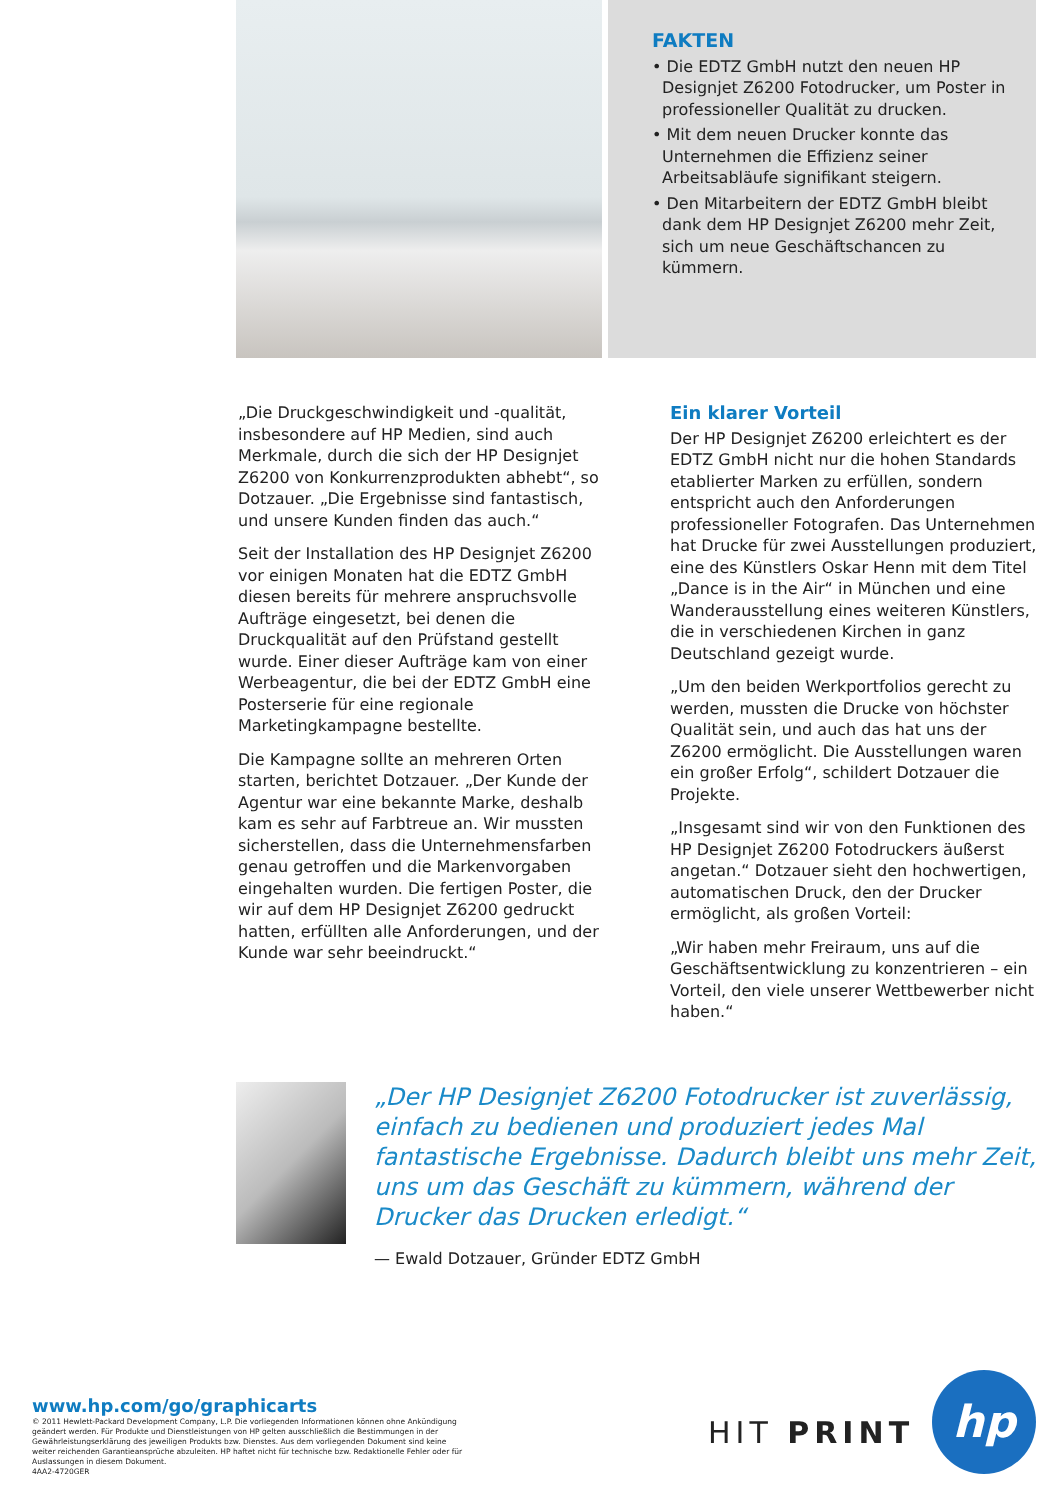FAKTEN
• Die EDTZ GmbH nutzt den neuen HP Designjet Z6200 Fotodrucker, um Poster in professioneller Qualität zu drucken.
• Mit dem neuen Drucker konnte das Unternehmen die Effizienz seiner Arbeitsabläufe signifikant steigern.
• Den Mitarbeitern der EDTZ GmbH bleibt dank dem HP Designjet Z6200 mehr Zeit, sich um neue Geschäftschancen zu kümmern.
„Die Druckgeschwindigkeit und -qualität, insbesondere auf HP Medien, sind auch Merkmale, durch die sich der HP Designjet Z6200 von Konkurrenzprodukten abhebt“, so Dotzauer. „Die Ergebnisse sind fantastisch, und unsere Kunden finden das auch.“
Seit der Installation des HP Designjet Z6200 vor einigen Monaten hat die EDTZ GmbH diesen bereits für mehrere anspruchsvolle Aufträge eingesetzt, bei denen die Druckqualität auf den Prüfstand gestellt wurde. Einer dieser Aufträge kam von einer Werbeagentur, die bei der EDTZ GmbH eine Posterserie für eine regionale Marketingkampagne bestellte.
Die Kampagne sollte an mehreren Orten starten, berichtet Dotzauer. „Der Kunde der Agentur war eine bekannte Marke, deshalb kam es sehr auf Farbtreue an. Wir mussten sicherstellen, dass die Unternehmensfarben genau getroffen und die Markenvorgaben eingehalten wurden. Die fertigen Poster, die wir auf dem HP Designjet Z6200 gedruckt hatten, erfüllten alle Anforderungen, und der Kunde war sehr beeindruckt.“
Ein klarer Vorteil
Der HP Designjet Z6200 erleichtert es der EDTZ GmbH nicht nur die hohen Standards etablierter Marken zu erfüllen, sondern entspricht auch den Anforderungen professioneller Fotografen. Das Unternehmen hat Drucke für zwei Ausstellungen produziert, eine des Künstlers Oskar Henn mit dem Titel „Dance is in the Air“ in München und eine Wanderausstellung eines weiteren Künstlers, die in verschiedenen Kirchen in ganz Deutschland gezeigt wurde.
„Um den beiden Werkportfolios gerecht zu werden, mussten die Drucke von höchster Qualität sein, und auch das hat uns der Z6200 ermöglicht. Die Ausstellungen waren ein großer Erfolg“, schildert Dotzauer die Projekte.
„Insgesamt sind wir von den Funktionen des HP Designjet Z6200 Fotodruckers äußerst angetan.“ Dotzauer sieht den hochwertigen, automatischen Druck, den der Drucker ermöglicht, als großen Vorteil:
„Wir haben mehr Freiraum, uns auf die Geschäftsentwicklung zu konzentrieren – ein Vorteil, den viele unserer Wettbewerber nicht haben.“
„Der HP Designjet Z6200 Fotodrucker ist zuverlässig, einfach zu bedienen und produziert jedes Mal fantastische Ergebnisse. Dadurch bleibt uns mehr Zeit, uns um das Geschäft zu kümmern, während der Drucker das Drucken erledigt.“
— Ewald Dotzauer, Gründer EDTZ GmbH
www.hp.com/go/graphicarts
© 2011 Hewlett-Packard Development Company, L.P. Die vorliegenden Informationen können ohne Ankündigung geändert werden. Für Produkte und Dienstleistungen von HP gelten ausschließlich die Bestimmungen in der Gewährleistungserklärung des jeweiligen Produkts bzw. Dienstes. Aus dem vorliegenden Dokument sind keine weiter reichenden Garantieansprüche abzuleiten. HP haftet nicht für technische bzw. Redaktionelle Fehler oder für Auslassungen in diesem Dokument.
4AA2-4720GER
HIT PRINT
hp